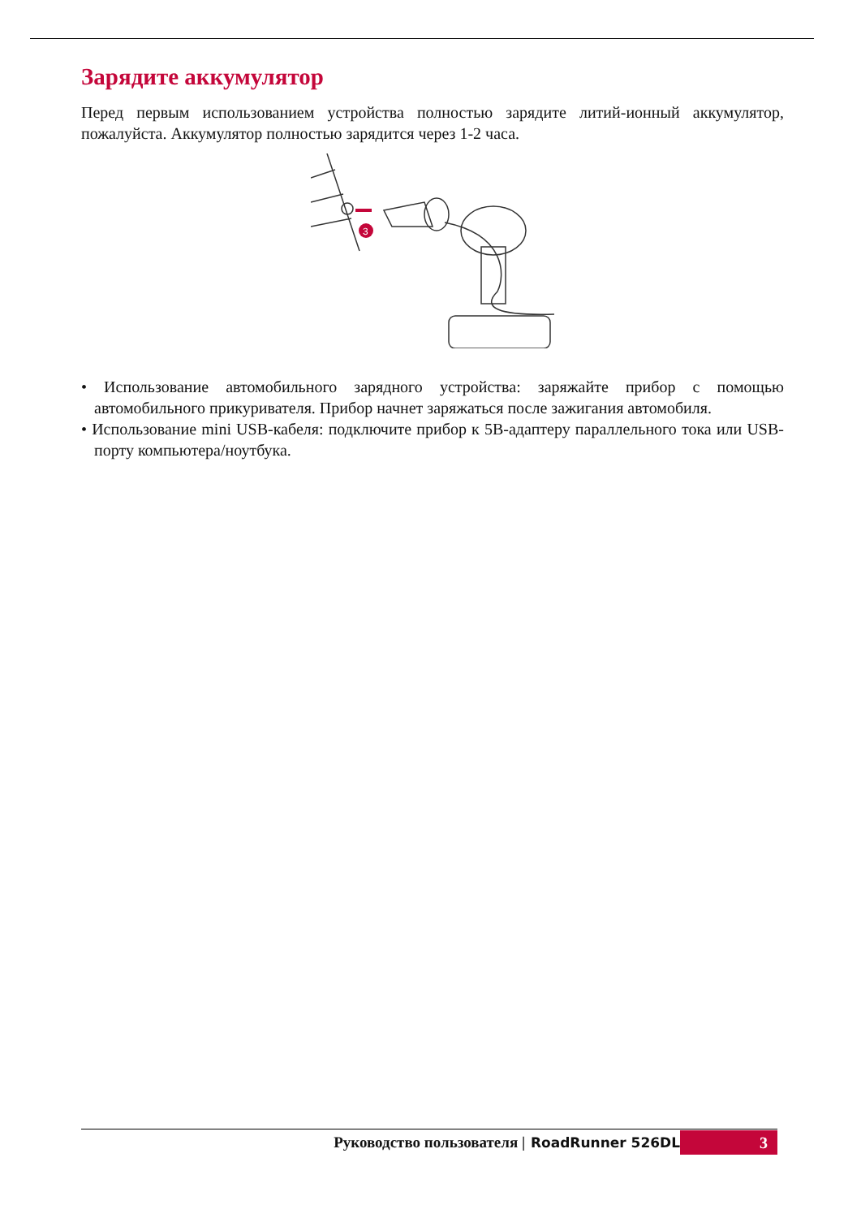Зарядите аккумулятор
Перед первым использованием устройства полностью зарядите литий-ионный аккумулятор, пожалуйста. Аккумулятор полностью зарядится через 1-2 часа.
3
• Использование автомобильного зарядного устройства: заряжайте прибор с помощью автомобильного прикуривателя. Прибор начнет заряжаться после зажигания автомобиля.
• Использование mini USB-кабеля: подключите прибор к 5В-адаптеру параллельного тока или USB-порту компьютера/ноутбука.
Руководство пользователя | RoadRunner 526DL 3